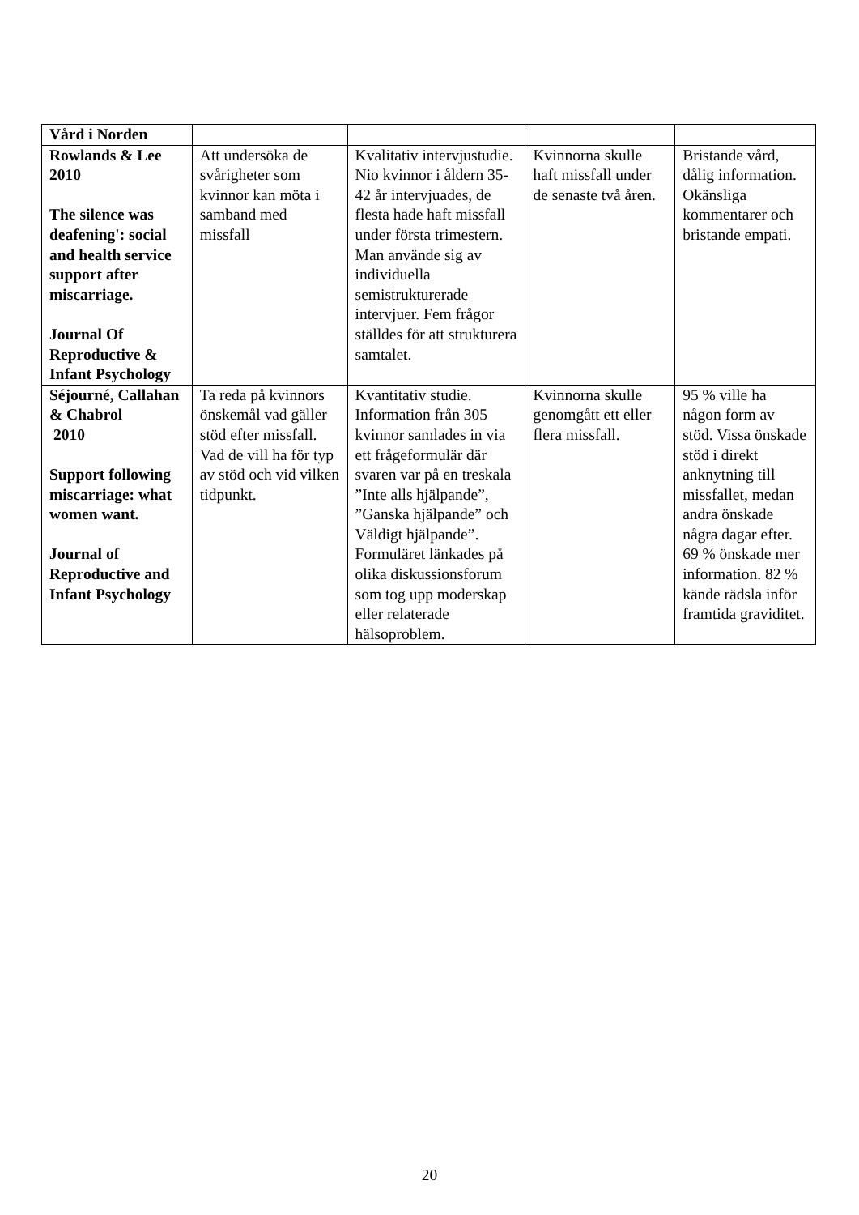| Vård i Norden | | | | |
| Rowlands & Lee 2010 The silence was deafening': social and health service support after miscarriage. Journal Of Reproductive & Infant Psychology | Att undersöka de svårigheter som kvinnor kan möta i samband med missfall | Kvalitativ intervjustudie. Nio kvinnor i åldern 35-42 år intervjuades, de flesta hade haft missfall under första trimestern. Man använde sig av individuella semistrukturerade intervjuer. Fem frågor ställdes för att strukturera samtalet. | Kvinnorna skulle haft missfall under de senaste två åren. | Bristande vård, dålig information. Okänsliga kommentarer och bristande empati. |
| Séjourné, Callahan & Chabrol 2010 Support following miscarriage: what women want. Journal of Reproductive and Infant Psychology | Ta reda på kvinnors önskemål vad gäller stöd efter missfall. Vad de vill ha för typ av stöd och vid vilken tidpunkt. | Kvantitativ studie. Information från 305 kvinnor samlades in via ett frågeformulär där svaren var på en treskala ”Inte alls hjälpande”, ”Ganska hjälpande” och Väldigt hjälpande”. Formuläret länkades på olika diskussionsforum som tog upp moderskap eller relaterade hälsoproblem. | Kvinnorna skulle genomgått ett eller flera missfall. | 95 % ville ha någon form av stöd. Vissa önskade stöd i direkt anknytning till missfallet, medan andra önskade några dagar efter. 69 % önskade mer information. 82 % kände rädsla inför framtida graviditet. |
20